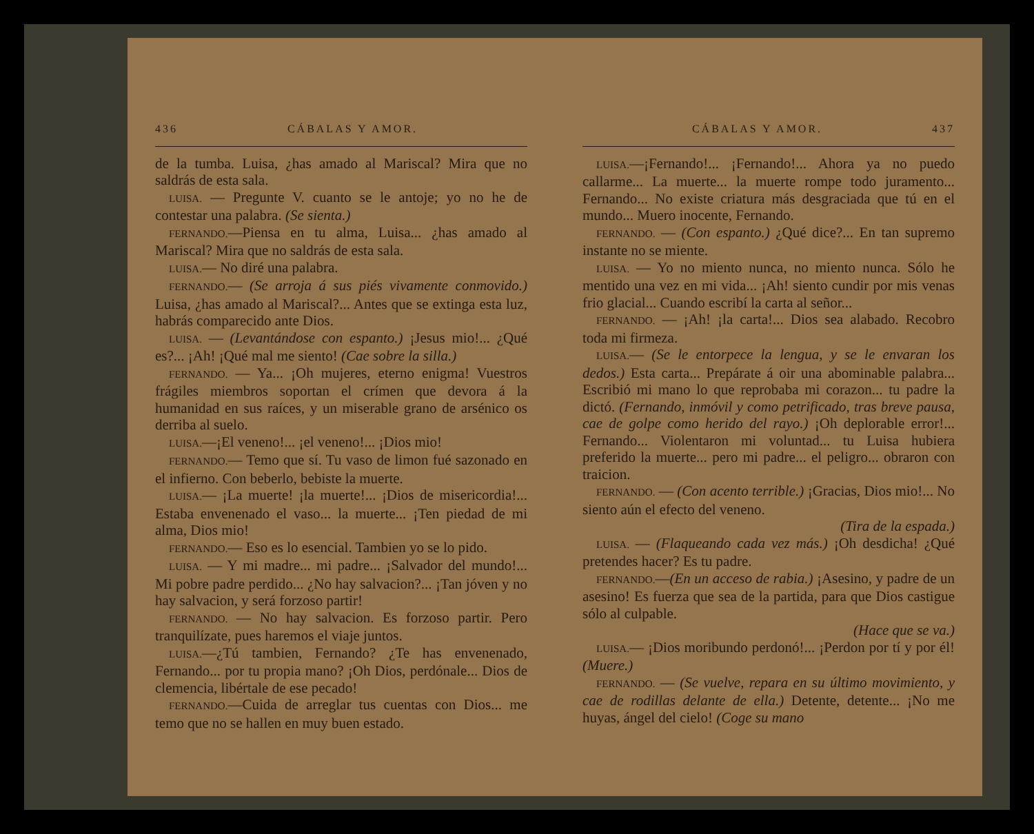436 CÁBALAS Y AMOR.
de la tumba. Luisa, ¿has amado al Mariscal? Mira que no saldrás de esta sala.
LUISA. — Pregunte V. cuanto se le antoje; yo no he de contestar una palabra. (Se sienta.)
FERNANDO.—Piensa en tu alma, Luisa... ¿has amado al Mariscal? Mira que no saldrás de esta sala.
LUISA.— No diré una palabra.
FERNANDO.— (Se arroja á sus piés vivamente conmovido.) Luisa, ¿has amado al Mariscal?... Antes que se extinga esta luz, habrás comparecido ante Dios.
LUISA. — (Levantándose con espanto.) ¡Jesus mio!... ¿Qué es?... ¡Ah! ¡Qué mal me siento! (Cae sobre la silla.)
FERNANDO. — Ya... ¡Oh mujeres, eterno enigma! Vuestros frágiles miembros soportan el crímen que devora á la humanidad en sus raíces, y un miserable grano de arsénico os derriba al suelo.
LUISA.—¡El veneno!... ¡el veneno!... ¡Dios mio!
FERNANDO.— Temo que sí. Tu vaso de limon fué sazonado en el infierno. Con beberlo, bebiste la muerte.
LUISA.— ¡La muerte! ¡la muerte!... ¡Dios de misericordia!... Estaba envenenado el vaso... la muerte... ¡Ten piedad de mi alma, Dios mio!
FERNANDO.— Eso es lo esencial. Tambien yo se lo pido.
LUISA. — Y mi madre... mi padre... ¡Salvador del mundo!... Mi pobre padre perdido... ¿No hay salvacion?... ¡Tan jóven y no hay salvacion, y será forzoso partir!
FERNANDO. — No hay salvacion. Es forzoso partir. Pero tranquilízate, pues haremos el viaje juntos.
LUISA.—¿Tú tambien, Fernando? ¿Te has envenenado, Fernando... por tu propia mano? ¡Oh Dios, perdónale... Dios de clemencia, libértale de ese pecado!
FERNANDO.—Cuida de arreglar tus cuentas con Dios... me temo que no se hallen en muy buen estado.
CÁBALAS Y AMOR. 437
LUISA.—¡Fernando!... ¡Fernando!... Ahora ya no puedo callarme... La muerte... la muerte rompe todo juramento... Fernando... No existe criatura más desgraciada que tú en el mundo... Muero inocente, Fernando.
FERNANDO. — (Con espanto.) ¿Qué dice?... En tan supremo instante no se miente.
LUISA. — Yo no miento nunca, no miento nunca. Sólo he mentido una vez en mi vida... ¡Ah! siento cundir por mis venas frio glacial... Cuando escribí la carta al señor...
FERNANDO. — ¡Ah! ¡la carta!... Dios sea alabado. Recobro toda mi firmeza.
LUISA.— (Se le entorpece la lengua, y se le envaran los dedos.) Esta carta... Prepárate á oir una abominable palabra... Escribió mi mano lo que reprobaba mi corazon... tu padre la dictó. (Fernando, inmóvil y como petrificado, tras breve pausa, cae de golpe como herido del rayo.) ¡Oh deplorable error!... Fernando... Violentaron mi voluntad... tu Luisa hubiera preferido la muerte... pero mi padre... el peligro... obraron con traicion.
FERNANDO. — (Con acento terrible.) ¡Gracias, Dios mio!... No siento aún el efecto del veneno.
(Tira de la espada.)
LUISA. — (Flaqueando cada vez más.) ¡Oh desdicha! ¿Qué pretendes hacer? Es tu padre.
FERNANDO.—(En un acceso de rabia.) ¡Asesino, y padre de un asesino! Es fuerza que sea de la partida, para que Dios castigue sólo al culpable.
(Hace que se va.)
LUISA.— ¡Dios moribundo perdonó!... ¡Perdon por tí y por él! (Muere.)
FERNANDO. — (Se vuelve, repara en su último movimiento, y cae de rodillas delante de ella.) Detente, detente... ¡No me huyas, ángel del cielo! (Coge su mano